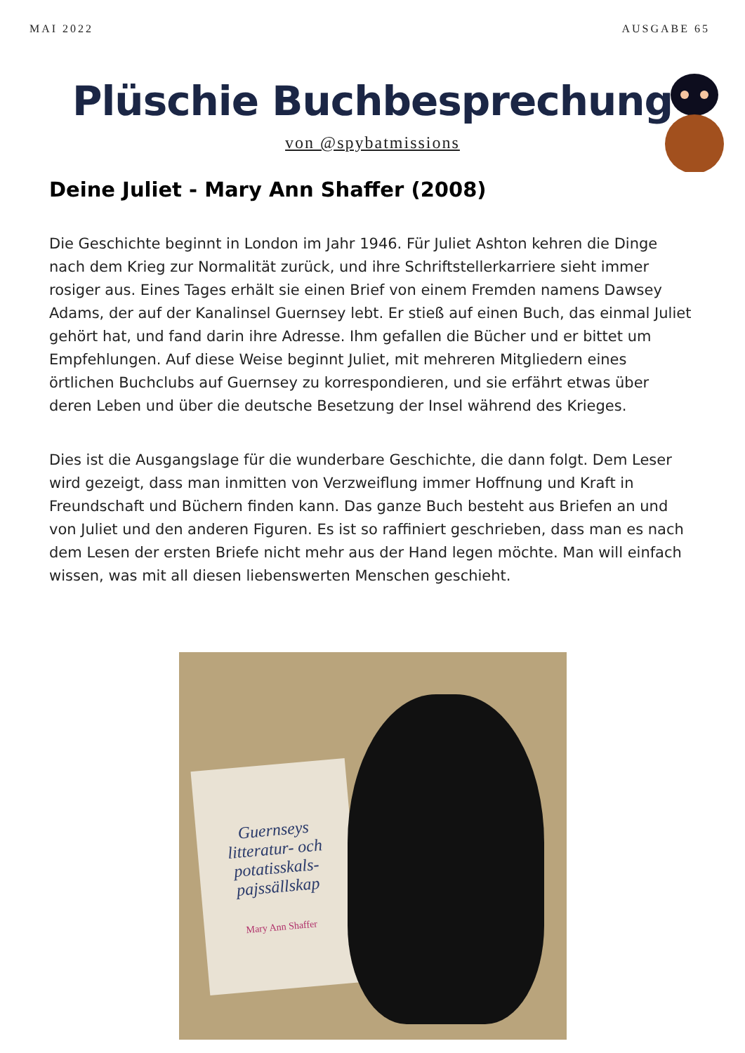MAI 2022 AUSGABE 65
Plüschie Buchbesprechung
von @spybatmissions
Deine Juliet - Mary Ann Shaffer (2008)
Die Geschichte beginnt in London im Jahr 1946. Für Juliet Ashton kehren die Dinge nach dem Krieg zur Normalität zurück, und ihre Schriftstellerkarriere sieht immer rosiger aus. Eines Tages erhält sie einen Brief von einem Fremden namens Dawsey Adams, der auf der Kanalinsel Guernsey lebt. Er stieß auf einen Buch, das einmal Juliet gehört hat, und fand darin ihre Adresse. Ihm gefallen die Bücher und er bittet um Empfehlungen. Auf diese Weise beginnt Juliet, mit mehreren Mitgliedern eines örtlichen Buchclubs auf Guernsey zu korrespondieren, und sie erfährt etwas über deren Leben und über die deutsche Besetzung der Insel während des Krieges.
Dies ist die Ausgangslage für die wunderbare Geschichte, die dann folgt. Dem Leser wird gezeigt, dass man inmitten von Verzweiflung immer Hoffnung und Kraft in Freundschaft und Büchern finden kann. Das ganze Buch besteht aus Briefen an und von Juliet und den anderen Figuren. Es ist so raffiniert geschrieben, dass man es nach dem Lesen der ersten Briefe nicht mehr aus der Hand legen möchte. Man will einfach wissen, was mit all diesen liebenswerten Menschen geschieht.
Guernseys litteratur- och potatisskals- pajssällskap
Mary Ann Shaffer